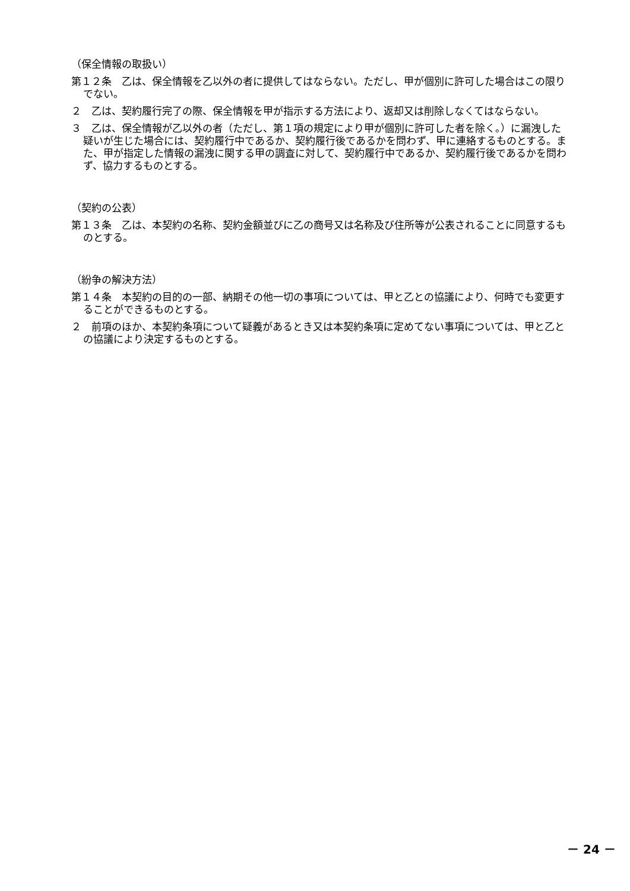（保全情報の取扱い）
第１２条　乙は、保全情報を乙以外の者に提供してはならない。ただし、甲が個別に許可した場合はこの限りでない。
２　乙は、契約履行完了の際、保全情報を甲が指示する方法により、返却又は削除しなくてはならない。
３　乙は、保全情報が乙以外の者（ただし、第１項の規定により甲が個別に許可した者を除く。）に漏洩した疑いが生じた場合には、契約履行中であるか、契約履行後であるかを問わず、甲に連絡するものとする。また、甲が指定した情報の漏洩に関する甲の調査に対して、契約履行中であるか、契約履行後であるかを問わず、協力するものとする。
（契約の公表）
第１３条　乙は、本契約の名称、契約金額並びに乙の商号又は名称及び住所等が公表されることに同意するものとする。
（紛争の解決方法）
第１４条　本契約の目的の一部、納期その他一切の事項については、甲と乙との協議により、何時でも変更することができるものとする。
２　前項のほか、本契約条項について疑義があるとき又は本契約条項に定めてない事項については、甲と乙との協議により決定するものとする。
－ 24 －